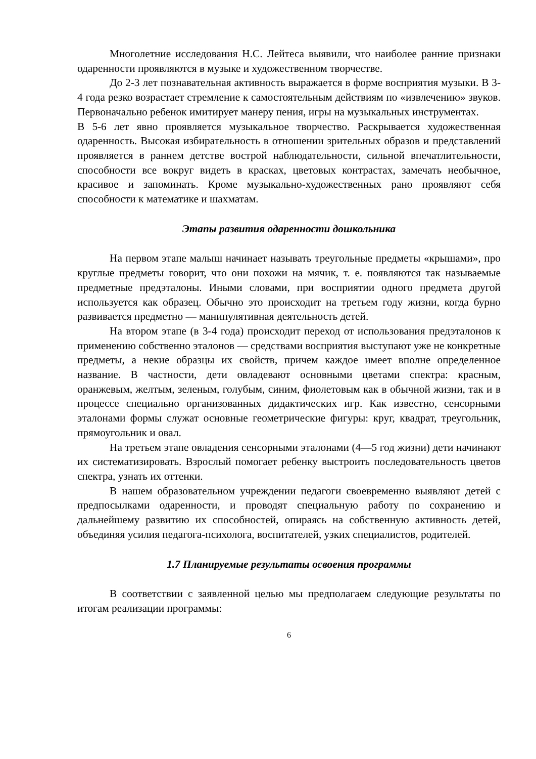Многолетние исследования Н.С. Лейтеса выявили, что наиболее ранние признаки одаренности проявляются в музыке и художественном творчестве.
До 2-3 лет познавательная активность выражается в форме восприятия музыки. В 3-4 года резко возрастает стремление к самостоятельным действиям по «извлечению» звуков. Первоначально ребенок имитирует манеру пения, игры на музыкальных инструментах.
В 5-6 лет явно проявляется музыкальное творчество. Раскрывается художественная одаренность. Высокая избирательность в отношении зрительных образов и представлений проявляется в раннем детстве вострой наблюдательности, сильной впечатлительности, способности все вокруг видеть в красках, цветовых контрастах, замечать необычное, красивое и запоминать. Кроме музыкально-художественных рано проявляют себя способности к математике и шахматам.
Этапы развития одаренности дошкольника
На первом этапе малыш начинает называть треугольные предметы «крышами», про круглые предметы говорит, что они похожи на мячик, т. е. появляются так называемые предметные предэталоны. Иными словами, при восприятии одного предмета другой используется как образец. Обычно это происходит на третьем году жизни, когда бурно развивается предметно — манипулятивная деятельность детей.
На втором этапе (в 3-4 года) происходит переход от использования предэталонов к применению собственно эталонов — средствами восприятия выступают уже не конкретные предметы, а некие образцы их свойств, причем каждое имеет вполне определенное название. В частности, дети овладевают основными цветами спектра: красным, оранжевым, желтым, зеленым, голубым, синим, фиолетовым как в обычной жизни, так и в процессе специально организованных дидактических игр. Как известно, сенсорными эталонами формы служат основные геометрические фигуры: круг, квадрат, треугольник, прямоугольник и овал.
На третьем этапе овладения сенсорными эталонами (4—5 год жизни) дети начинают их систематизировать. Взрослый помогает ребенку выстроить последовательность цветов спектра, узнать их оттенки.
В нашем образовательном учреждении педагоги своевременно выявляют детей с предпосылками одаренности, и проводят специальную работу по сохранению и дальнейшему развитию их способностей, опираясь на собственную активность детей, объединяя усилия педагога-психолога, воспитателей, узких специалистов, родителей.
1.7 Планируемые результаты освоения программы
В соответствии с заявленной целью мы предполагаем следующие результаты по итогам реализации программы:
6